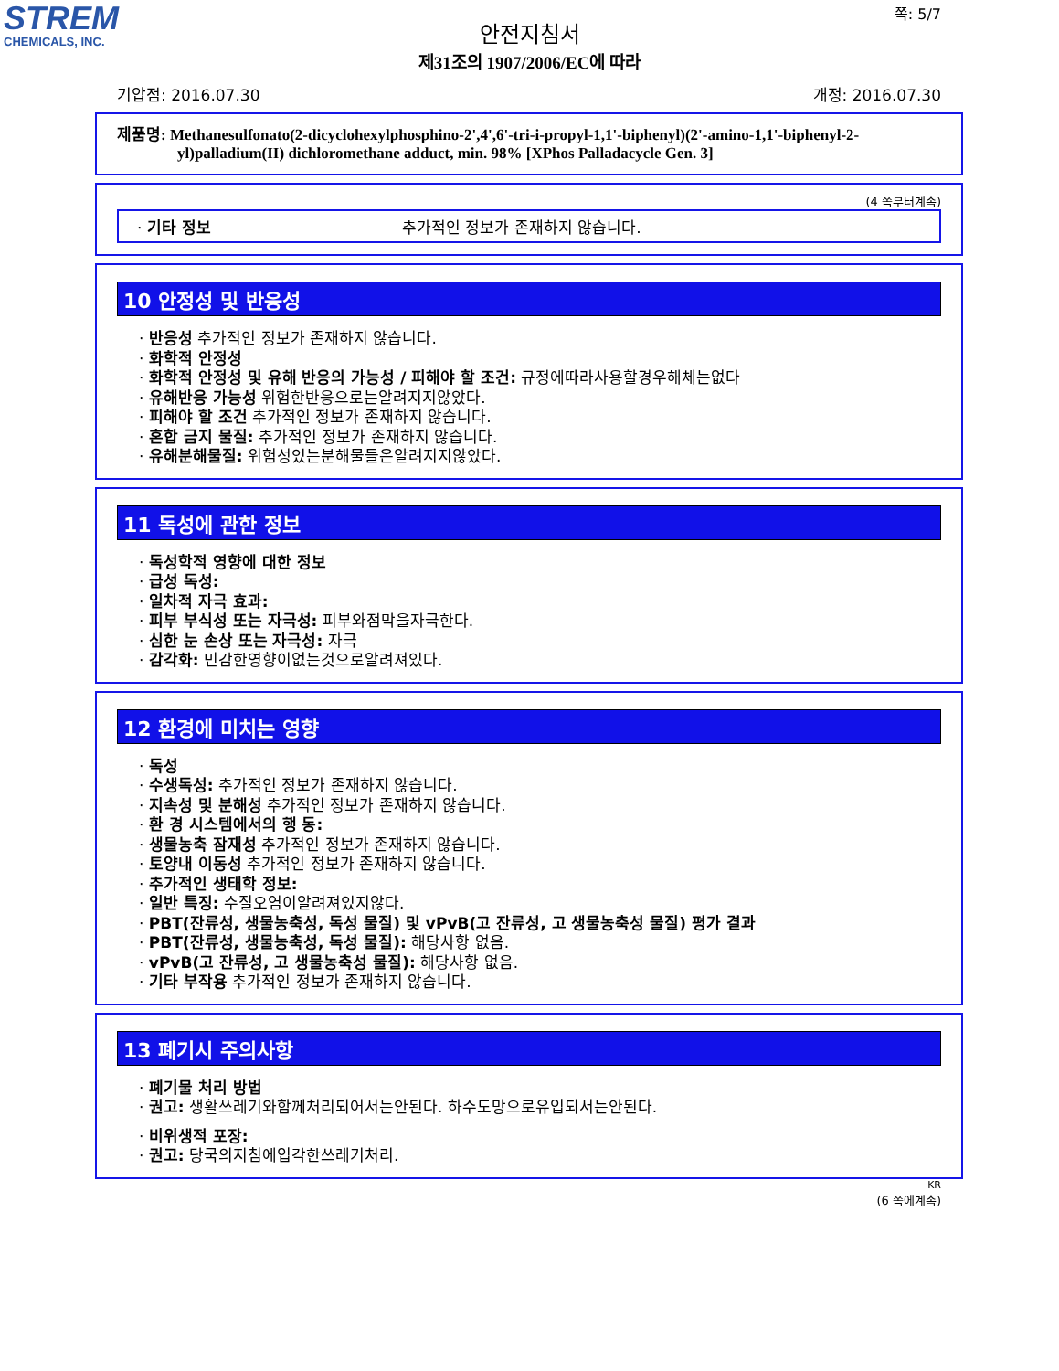STREM
CHEMICALS, INC.
쪽: 5/7
안전지침서
제31조의 1907/2006/EC에 따라
기압점: 2016.07.30 개정: 2016.07.30
제품명: Methanesulfonato(2-dicyclohexylphosphino-2',4',6'-tri-i-propyl-1,1'-biphenyl)(2'-amino-1,1'-biphenyl-2-yl)palladium(II) dichloromethane adduct, min. 98% [XPhos Palladacycle Gen. 3]
(4 쪽부터계속)
· 기타 정보 추가적인 정보가 존재하지 않습니다.
10 안정성 및 반응성
· 반응성 추가적인 정보가 존재하지 않습니다.
· 화학적 안정성
· 화학적 안정성 및 유해 반응의 가능성 / 피해야 할 조건: 규정에따라사용할경우해체는없다
· 유해반응 가능성 위험한반응으로는알려지지않았다.
· 피해야 할 조건 추가적인 정보가 존재하지 않습니다.
· 혼합 금지 물질: 추가적인 정보가 존재하지 않습니다.
· 유해분해물질: 위험성있는분해물들은알려지지않았다.
11 독성에 관한 정보
· 독성학적 영향에 대한 정보
· 급성 독성:
· 일차적 자극 효과:
· 피부 부식성 또는 자극성: 피부와점막을자극한다.
· 심한 눈 손상 또는 자극성: 자극
· 감각화: 민감한영향이없는것으로알려져있다.
12 환경에 미치는 영향
· 독성
· 수생독성: 추가적인 정보가 존재하지 않습니다.
· 지속성 및 분해성 추가적인 정보가 존재하지 않습니다.
· 환 경 시스템에서의 행 동:
· 생물농축 잠재성 추가적인 정보가 존재하지 않습니다.
· 토양내 이동성 추가적인 정보가 존재하지 않습니다.
· 추가적인 생태학 정보:
· 일반 특징: 수질오염이알려져있지않다.
· PBT(잔류성, 생물농축성, 독성 물질) 및 vPvB(고 잔류성, 고 생물농축성 물질) 평가 결과
· PBT(잔류성, 생물농축성, 독성 물질): 해당사항 없음.
· vPvB(고 잔류성, 고 생물농축성 물질): 해당사항 없음.
· 기타 부작용 추가적인 정보가 존재하지 않습니다.
13 폐기시 주의사항
· 폐기물 처리 방법
· 권고: 생활쓰레기와함께처리되어서는안된다. 하수도망으로유입되서는안된다.
· 비위생적 포장:
· 권고: 당국의지침에입각한쓰레기처리.
KR
(6 쪽에계속)